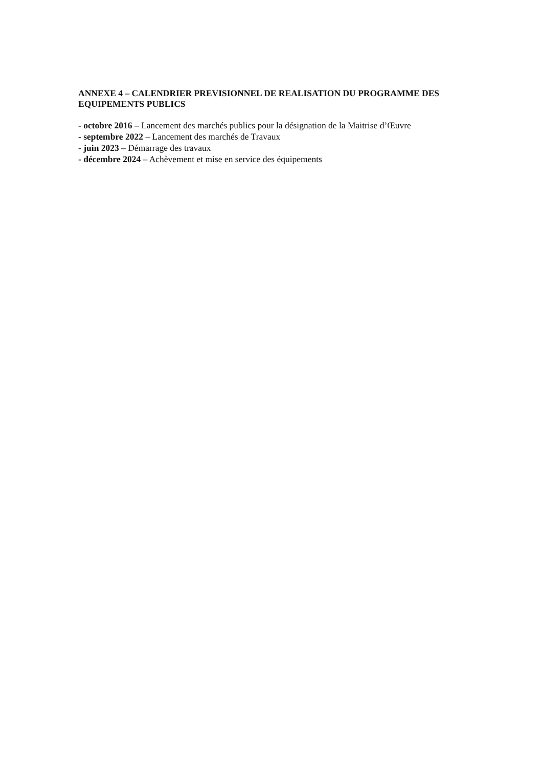ANNEXE 4 – CALENDRIER PREVISIONNEL DE REALISATION DU PROGRAMME DES EQUIPEMENTS PUBLICS
- octobre 2016 – Lancement des marchés publics pour la désignation de la Maitrise d’Œuvre
- septembre 2022 – Lancement des marchés de Travaux
- juin 2023 – Démarrage des travaux
- décembre 2024 – Achèvement et mise en service des équipements